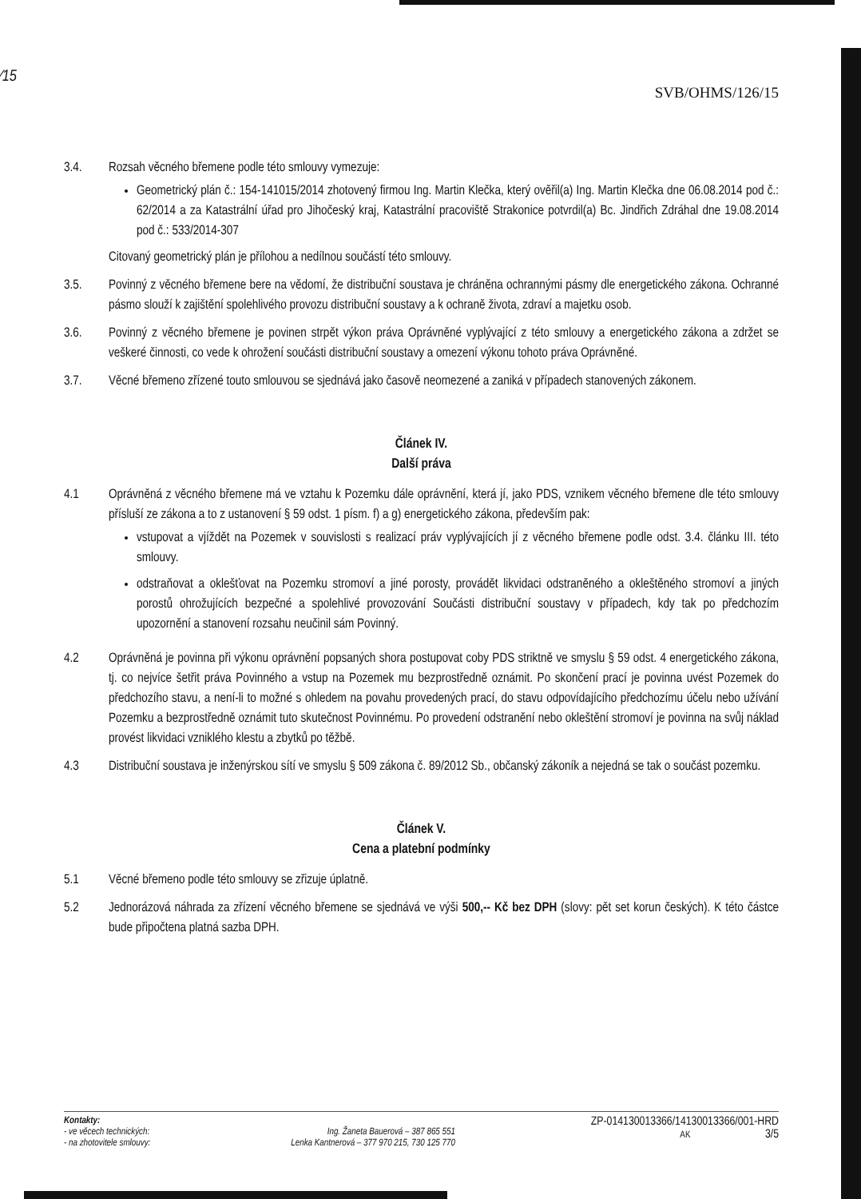⁄15
SVB/OHMS/126/15
3.4. Rozsah věcného břemene podle této smlouvy vymezuje:
Geometrický plán č.: 154-141015/2014 zhotovený firmou Ing. Martin Klečka, který ověřil(a) Ing. Martin Klečka dne 06.08.2014 pod č.: 62/2014 a za Katastrální úřad pro Jihočeský kraj, Katastrální pracoviště Strakonice potvrdil(a) Bc. Jindřich Zdráhal dne 19.08.2014 pod č.: 533/2014-307
Citovaný geometrický plán je přílohou a nedílnou součástí této smlouvy.
3.5. Povinný z věcného břemene bere na vědomí, že distribuční soustava je chráněna ochrannými pásmy dle energetického zákona. Ochranné pásmo slouží k zajištění spolehlivého provozu distribuční soustavy a k ochraně života, zdraví a majetku osob.
3.6. Povinný z věcného břemene je povinen strpět výkon práva Oprávněné vyplývající z této smlouvy a energetického zákona a zdržet se veškeré činnosti, co vede k ohrožení součásti distribuční soustavy a omezení výkonu tohoto práva Oprávněné.
3.7. Věcné břemeno zřízené touto smlouvou se sjednává jako časově neomezené a zaniká v případech stanovených zákonem.
Článek IV.
Další práva
4.1 Oprávněná z věcného břemene má ve vztahu k Pozemku dále oprávnění, která jí, jako PDS, vznikem věcného břemene dle této smlouvy přísluší ze zákona a to z ustanovení § 59 odst. 1 písm. f) a g) energetického zákona, především pak:
vstupovat a vjíždět na Pozemek v souvislosti s realizací práv vyplývajících jí z věcného břemene podle odst. 3.4. článku III. této smlouvy.
odstraňovat a oklešťovat na Pozemku stromoví a jiné porosty, provádět likvidaci odstraněného a okleštěného stromoví a jiných porostů ohrožujících bezpečné a spolehlivé provozování Součásti distribuční soustavy v případech, kdy tak po předchozím upozornění a stanovení rozsahu neučinil sám Povinný.
4.2 Oprávněná je povinna při výkonu oprávnění popsaných shora postupovat coby PDS striktně ve smyslu § 59 odst. 4 energetického zákona, tj. co nejvíce šetřit práva Povinného a vstup na Pozemek mu bezprostředně oznámit. Po skončení prací je povinna uvést Pozemek do předchozího stavu, a není-li to možné s ohledem na povahu provedených prací, do stavu odpovídajícího předchozímu účelu nebo užívání Pozemku a bezprostředně oznámit tuto skutečnost Povinnému. Po provedení odstranění nebo okleštění stromoví je povinna na svůj náklad provést likvidaci vzniklého klestu a zbytků po těžbě.
4.3 Distribuční soustava je inženýrskou sítí ve smyslu § 509 zákona č. 89/2012 Sb., občanský zákoník a nejedná se tak o součást pozemku.
Článek V.
Cena a platební podmínky
5.1 Věcné břemeno podle této smlouvy se zřizuje úplatně.
5.2 Jednorázová náhrada za zřízení věcného břemene se sjednává ve výši 500,-- Kč bez DPH (slovy: pět set korun českých). K této částce bude připočtena platná sazba DPH.
Kontakty:
- ve věcech technických:
- na zhotovitele smlouvy:
Ing. Žaneta Bauerová – 387 865 551
Lenka Kantnerová – 377 970 215, 730 125 770
ZP-014130013366/14130013366/001-HRD
AK 3/5